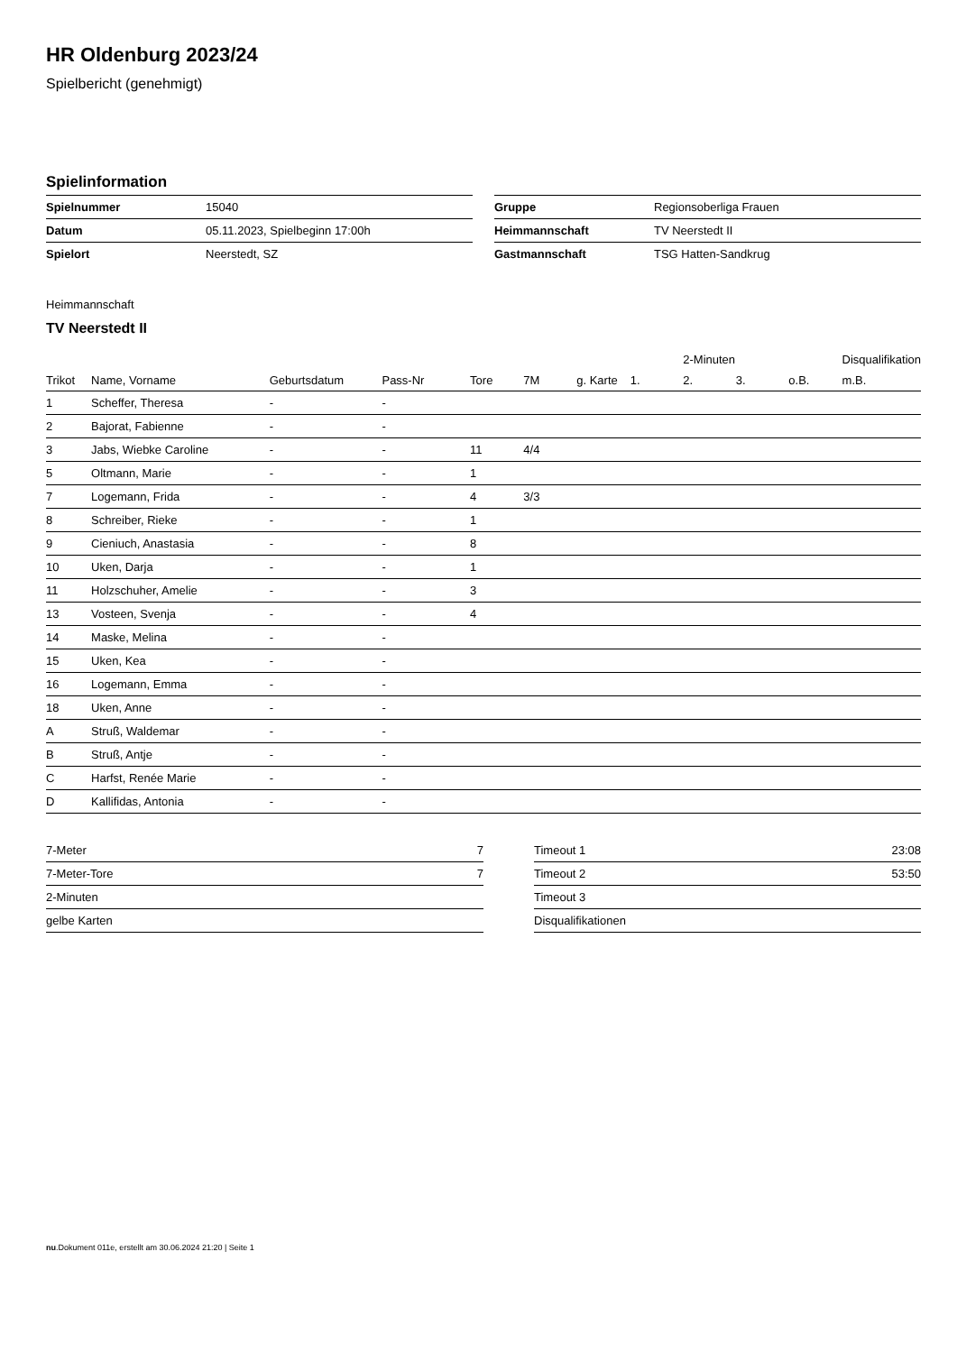HR Oldenburg 2023/24
Spielbericht (genehmigt)
Spielinformation
| Spielnummer | 15040 |
| Datum | 05.11.2023, Spielbeginn 17:00h |
| Spielort | Neerstedt, SZ |
| Gruppe | Regionsoberliga Frauen |
| Heimmannschaft | TV Neerstedt II |
| Gastmannschaft | TSG Hatten-Sandkrug |
Heimmannschaft
TV Neerstedt II
| | | | | | | | | 2-Minuten | | | Disqualifikation |
| --- | --- | --- | --- | --- | --- | --- | --- | --- | --- | --- | --- |
| Trikot | Name, Vorname | Geburtsdatum | Pass-Nr | Tore | 7M | g. Karte | 1. | 2. | 3. | o.B. | m.B. |
| 1 | Scheffer, Theresa | - | - | | | | | | | | |
| 2 | Bajorat, Fabienne | - | - | | | | | | | | |
| 3 | Jabs, Wiebke Caroline | - | - | 11 | 4/4 | | | | | | |
| 5 | Oltmann, Marie | - | - | 1 | | | | | | | |
| 7 | Logemann, Frida | - | - | 4 | 3/3 | | | | | | |
| 8 | Schreiber, Rieke | - | - | 1 | | | | | | | |
| 9 | Cieniuch, Anastasia | - | - | 8 | | | | | | | |
| 10 | Uken, Darja | - | - | 1 | | | | | | | |
| 11 | Holzschuher, Amelie | - | - | 3 | | | | | | | |
| 13 | Vosteen, Svenja | - | - | 4 | | | | | | | |
| 14 | Maske, Melina | - | - | | | | | | | | |
| 15 | Uken, Kea | - | - | | | | | | | | |
| 16 | Logemann, Emma | - | - | | | | | | | | |
| 18 | Uken, Anne | - | - | | | | | | | | |
| A | Struß, Waldemar | - | - | | | | | | | | |
| B | Struß, Antje | - | - | | | | | | | | |
| C | Harfst, Renée Marie | - | - | | | | | | | | |
| D | Kallifidas, Antonia | - | - | | | | | | | | |
| 7-Meter | 7 |
| 7-Meter-Tore | 7 |
| 2-Minuten | |
| gelbe Karten | |
| Timeout 1 | 23:08 |
| Timeout 2 | 53:50 |
| Timeout 3 | |
| Disqualifikationen | |
nu.Dokument 011e, erstellt am 30.06.2024 21:20 | Seite 1